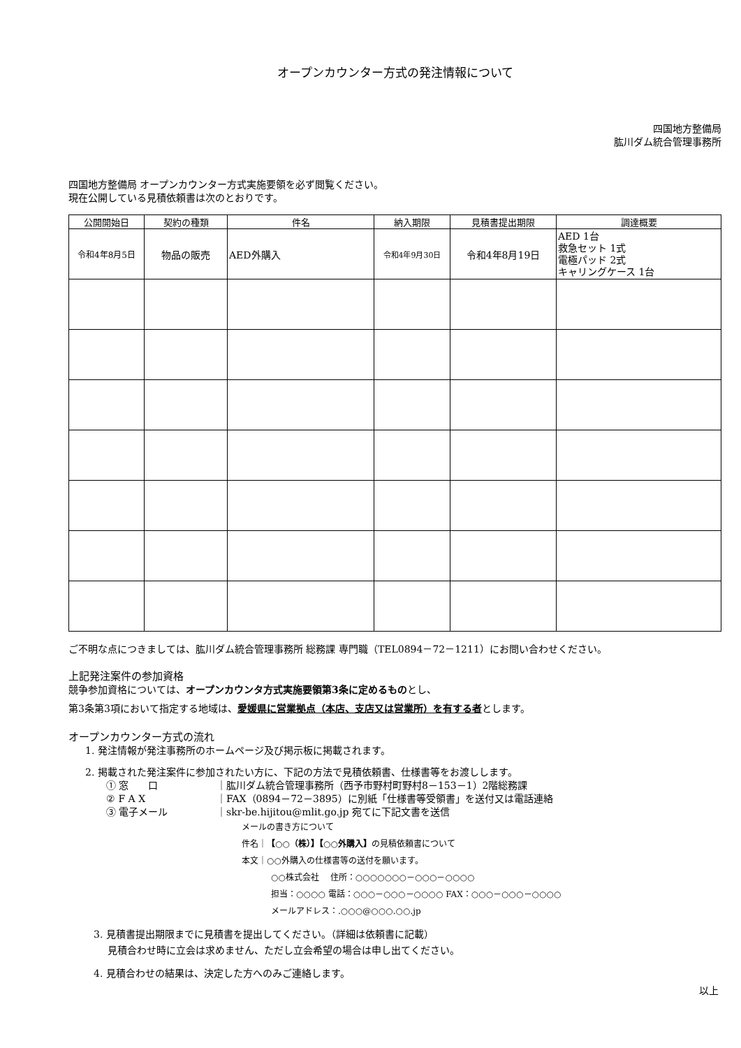オープンカウンター方式の発注情報について
四国地方整備局
肱川ダム統合管理事務所
四国地方整備局 オープンカウンター方式実施要領を必ず閲覧ください。
現在公開している見積依頼書は次のとおりです。
| 公開開始日 | 契約の種類 | 件名 | 納入期限 | 見積書提出期限 | 調達概要 |
| --- | --- | --- | --- | --- | --- |
| 令和4年8月5日 | 物品の販売 | AED外購入 | 令和4年9月30日 | 令和4年8月19日 | AED 1台 救急セット 1式 電極パッド 2式 キャリングケース 1台 |
ご不明な点につきましては、肱川ダム統合管理事務所 総務課 専門職（TEL0894－72－1211）にお問い合わせください。
上記発注案件の参加資格
競争参加資格については、オープンカウンタ方式実施要領第3条に定めるものとし、
第3条第3項において指定する地域は、愛媛県に営業拠点（本店、支店又は営業所）を有する者とします。
オープンカウンター方式の流れ
1. 発注情報が発注事務所のホームページ及び掲示板に掲載されます。
2. 掲載された発注案件に参加されたい方に、下記の方法で見積依頼書、仕様書等をお渡しします。
① 窓　　口 ｜肱川ダム統合管理事務所（西予市野村町野村8－153－1）2階総務課
② F A X ｜FAX（0894－72－3895）に別紙「仕様書等受領書」を送付又は電話連絡
③ 電子メール ｜skr-be.hijitou@mlit.go.jp 宛てに下記文書を送信
メールの書き方について
件名｜【○○（株）】【○○外購入】の見積依頼書について
本文｜○○外購入の仕様書等の送付を願います。
○○株式会社　 住所：○○○○○○○－○○○－○○○○
担当：○○○○ 電話：○○○－○○○－○○○○ FAX：○○○－○○○－○○○○
メールアドレス：.○○○@○○○.○○.jp
3. 見積書提出期限までに見積書を提出してください。（詳細は依頼書に記載）
見積合わせ時に立会は求めません、ただし立会希望の場合は申し出てください。
4. 見積合わせの結果は、決定した方へのみご連絡します。
以上